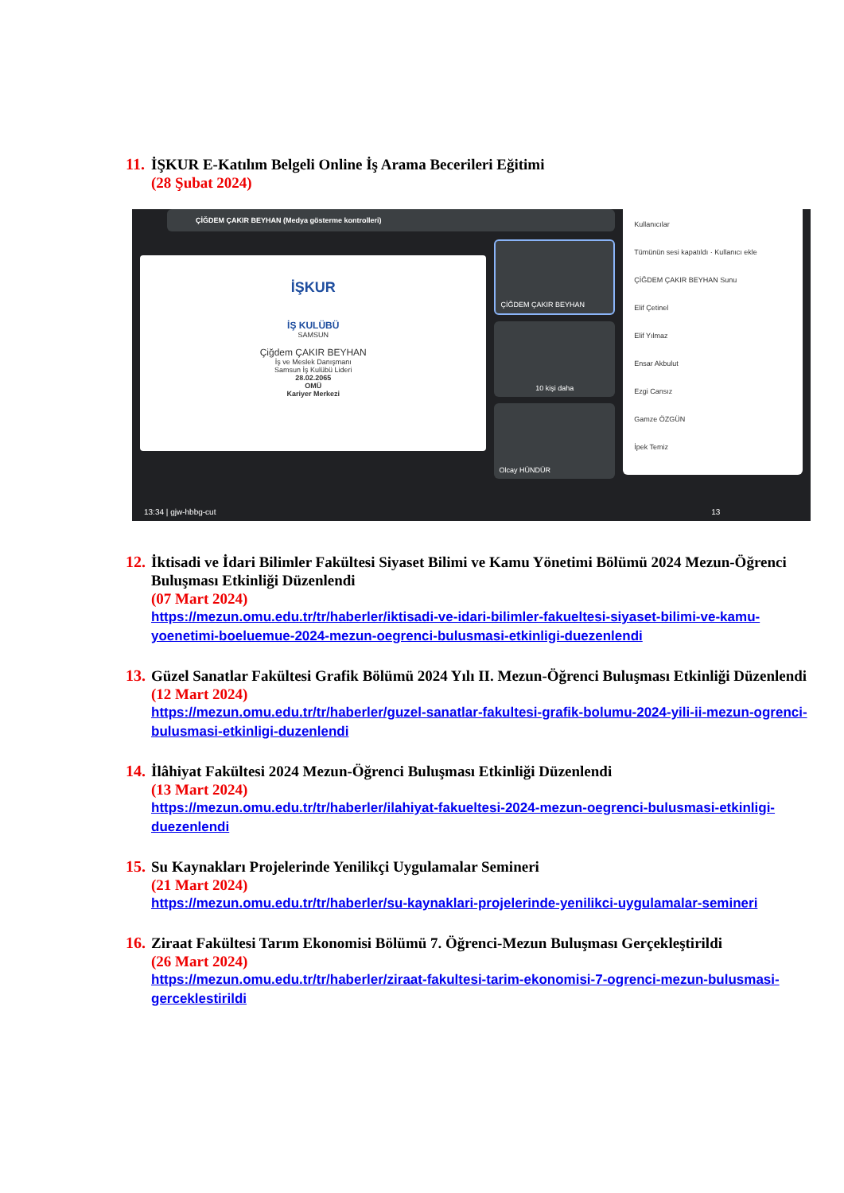11.
İŞKUR E-Katılım Belgeli Online İş Arama Becerileri Eğitimi
(28 Şubat 2024)
ÇİĞDEM ÇAKIR BEYHAN (Medya gösterme kontrolleri)
İŞKUR
İŞ KULÜBÜ
SAMSUN
Çiğdem ÇAKIR BEYHAN
İş ve Meslek Danışmanı
Samsun İş Kulübü Lideri
28.02.2065
OMÜ
Kariyer Merkezi
ÇİĞDEM ÇAKIR BEYHAN
10 kişi daha
Olcay HÜNDÜR
Kullanıcılar
Tümünün sesi kapatıldı · Kullanıcı ekle
ÇİĞDEM ÇAKIR BEYHAN Sunu
Elif Çetinel
Elif Yılmaz
Ensar Akbulut
Ezgi Cansız
Gamze ÖZGÜN
İpek Temiz
13:34 | gjw-hbbg-cut 13
12.
İktisadi ve İdari Bilimler Fakültesi Siyaset Bilimi ve Kamu Yönetimi Bölümü 2024 Mezun-Öğrenci Buluşması Etkinliği Düzenlendi
(07 Mart 2024)
https://mezun.omu.edu.tr/tr/haberler/iktisadi-ve-idari-bilimler-fakueltesi-siyaset-bilimi-ve-kamu-yoenetimi-boeluemue-2024-mezun-oegrenci-bulusmasi-etkinligi-duezenlendi
13.
Güzel Sanatlar Fakültesi Grafik Bölümü 2024 Yılı II. Mezun-Öğrenci Buluşması Etkinliği Düzenlendi
(12 Mart 2024)
https://mezun.omu.edu.tr/tr/haberler/guzel-sanatlar-fakultesi-grafik-bolumu-2024-yili-ii-mezun-ogrenci-bulusmasi-etkinligi-duzenlendi
14.
İlâhiyat Fakültesi 2024 Mezun-Öğrenci Buluşması Etkinliği Düzenlendi
(13 Mart 2024)
https://mezun.omu.edu.tr/tr/haberler/ilahiyat-fakueltesi-2024-mezun-oegrenci-bulusmasi-etkinligi-duezenlendi
15.
Su Kaynakları Projelerinde Yenilikçi Uygulamalar Semineri
(21 Mart 2024)
https://mezun.omu.edu.tr/tr/haberler/su-kaynaklari-projelerinde-yenilikci-uygulamalar-semineri
16.
Ziraat Fakültesi Tarım Ekonomisi Bölümü 7. Öğrenci-Mezun Buluşması Gerçekleştirildi
(26 Mart 2024)
https://mezun.omu.edu.tr/tr/haberler/ziraat-fakultesi-tarim-ekonomisi-7-ogrenci-mezun-bulusmasi-gerceklestirildi